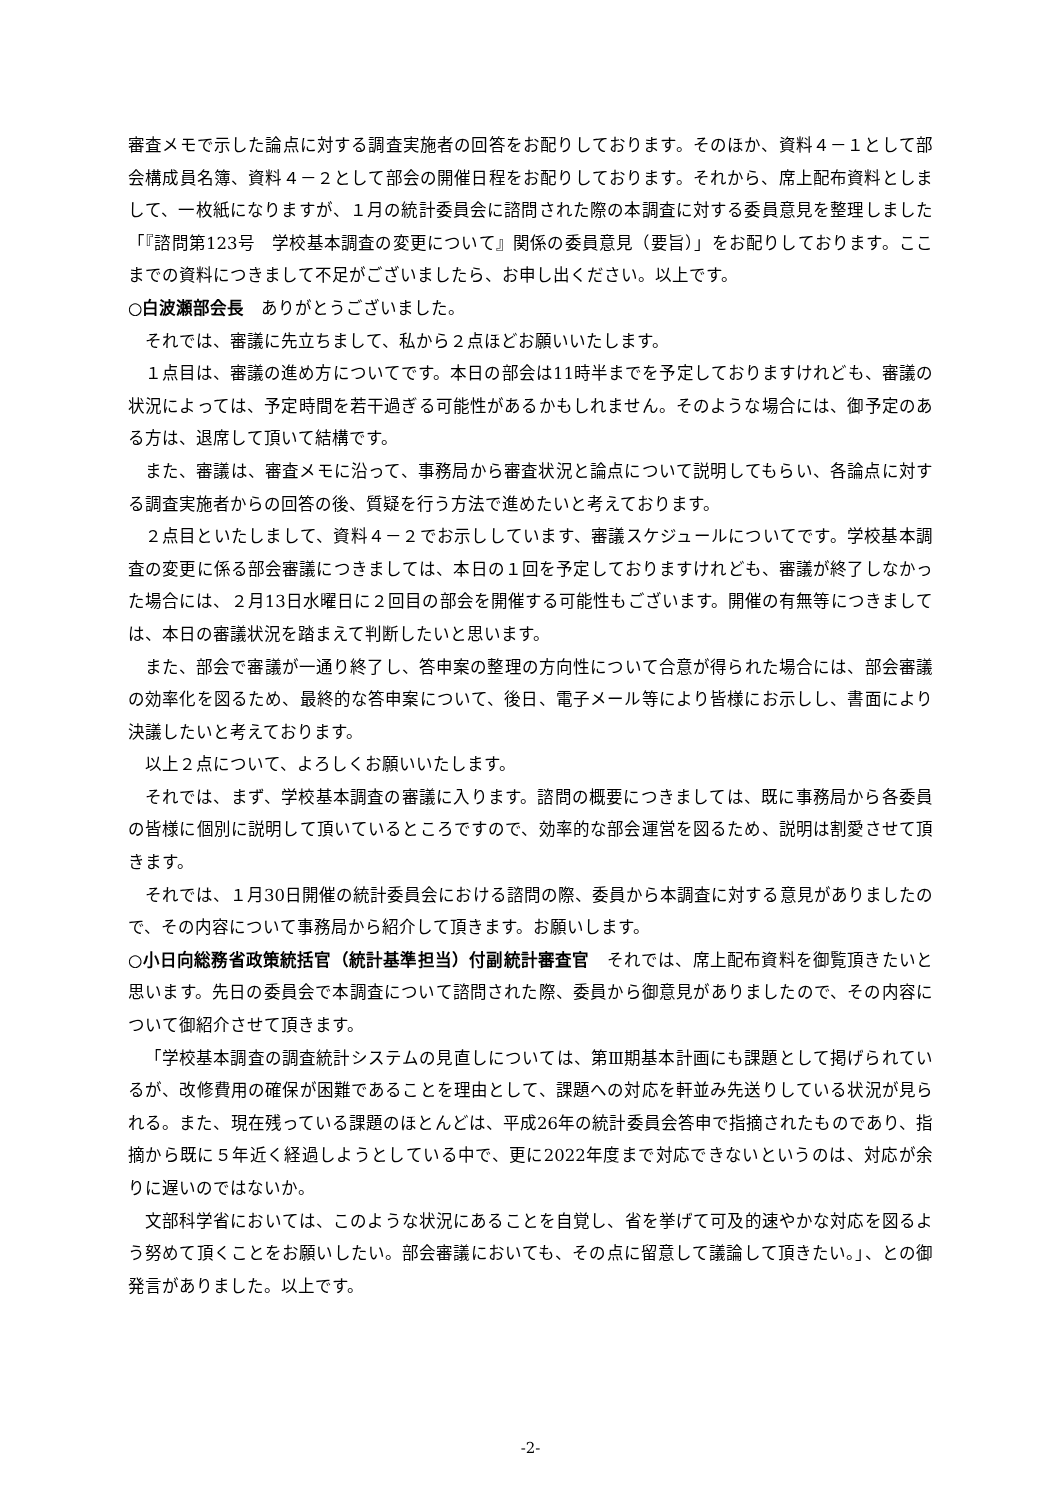審査メモで示した論点に対する調査実施者の回答をお配りしております。そのほか、資料４－１として部会構成員名簿、資料４－２として部会の開催日程をお配りしております。それから、席上配布資料としまして、一枚紙になりますが、１月の統計委員会に諮問された際の本調査に対する委員意見を整理しました「『諮問第123号　学校基本調査の変更について』関係の委員意見（要旨）」をお配りしております。ここまでの資料につきまして不足がございましたら、お申し出ください。以上です。
○白波瀬部会長　ありがとうございました。
それでは、審議に先立ちまして、私から２点ほどお願いいたします。
１点目は、審議の進め方についてです。本日の部会は11時半までを予定しておりますけれども、審議の状況によっては、予定時間を若干過ぎる可能性があるかもしれません。そのような場合には、御予定のある方は、退席して頂いて結構です。
また、審議は、審査メモに沿って、事務局から審査状況と論点について説明してもらい、各論点に対する調査実施者からの回答の後、質疑を行う方法で進めたいと考えております。
２点目といたしまして、資料４－２でお示ししています、審議スケジュールについてです。学校基本調査の変更に係る部会審議につきましては、本日の１回を予定しておりますけれども、審議が終了しなかった場合には、２月13日水曜日に２回目の部会を開催する可能性もございます。開催の有無等につきましては、本日の審議状況を踏まえて判断したいと思います。
また、部会で審議が一通り終了し、答申案の整理の方向性について合意が得られた場合には、部会審議の効率化を図るため、最終的な答申案について、後日、電子メール等により皆様にお示しし、書面により決議したいと考えております。
以上２点について、よろしくお願いいたします。
それでは、まず、学校基本調査の審議に入ります。諮問の概要につきましては、既に事務局から各委員の皆様に個別に説明して頂いているところですので、効率的な部会運営を図るため、説明は割愛させて頂きます。
それでは、１月30日開催の統計委員会における諮問の際、委員から本調査に対する意見がありましたので、その内容について事務局から紹介して頂きます。お願いします。
○小日向総務省政策統括官（統計基準担当）付副統計審査官　それでは、席上配布資料を御覧頂きたいと思います。先日の委員会で本調査について諮問された際、委員から御意見がありましたので、その内容について御紹介させて頂きます。
「学校基本調査の調査統計システムの見直しについては、第Ⅲ期基本計画にも課題として掲げられているが、改修費用の確保が困難であることを理由として、課題への対応を軒並み先送りしている状況が見られる。また、現在残っている課題のほとんどは、平成26年の統計委員会答申で指摘されたものであり、指摘から既に５年近く経過しようとしている中で、更に2022年度まで対応できないというのは、対応が余りに遅いのではないか。
文部科学省においては、このような状況にあることを自覚し、省を挙げて可及的速やかな対応を図るよう努めて頂くことをお願いしたい。部会審議においても、その点に留意して議論して頂きたい。」、との御発言がありました。以上です。
-2-